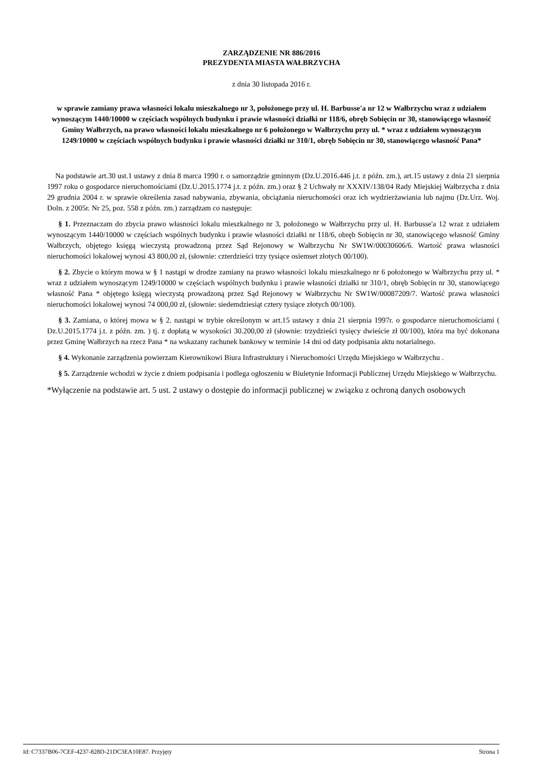ZARZĄDZENIE NR 886/2016
PREZYDENTA MIASTA WAŁBRZYCHA
z dnia 30 listopada 2016 r.
w sprawie zamiany prawa własności lokalu mieszkalnego nr 3, położonego przy ul. H. Barbusse'a nr 12 w Wałbrzychu wraz z udziałem wynoszącym 1440/10000 w częściach wspólnych budynku i prawie własności działki nr 118/6, obręb Sobięcin nr 30, stanowiącego własność Gminy Wałbrzych, na prawo własności lokalu mieszkalnego nr 6 położonego w Wałbrzychu przy ul. * wraz z udziałem wynoszącym 1249/10000 w częściach wspólnych budynku i prawie własności działki nr 310/1, obręb Sobięcin nr 30, stanowiącego własność Pana*
Na podstawie art.30 ust.1 ustawy z dnia 8 marca 1990 r. o samorządzie gminnym (Dz.U.2016.446 j.t. z późn. zm.), art.15 ustawy z dnia 21 sierpnia 1997 roku o gospodarce nieruchomościami (Dz.U.2015.1774 j.t. z późn. zm.) oraz § 2 Uchwały nr XXXIV/138/04 Rady Miejskiej Wałbrzycha z dnia 29 grudnia 2004 r. w sprawie określenia zasad nabywania, zbywania, obciążania nieruchomości oraz ich wydzierżawiania lub najmu (Dz.Urz. Woj. Doln. z 2005r. Nr 25, poz. 558 z późn. zm.) zarządzam co następuje:
§ 1. Przeznaczam do zbycia prawo własności lokalu mieszkalnego nr 3, położonego w Wałbrzychu przy ul. H. Barbusse'a 12 wraz z udziałem wynoszącym 1440/10000 w częściach wspólnych budynku i prawie własności działki nr 118/6, obręb Sobięcin nr 30, stanowiącego własność Gminy Wałbrzych, objętego księgą wieczystą prowadzoną przez Sąd Rejonowy w Wałbrzychu Nr SW1W/00030606/6. Wartość prawa własności nieruchomości lokalowej wynosi 43 800,00 zł, (słownie: czterdzieści trzy tysiące osiemset złotych 00/100).
§ 2. Zbycie o którym mowa w § 1 nastąpi w drodze zamiany na prawo własności lokalu mieszkalnego nr 6 położonego w Wałbrzychu przy ul. * wraz z udziałem wynoszącym 1249/10000 w częściach wspólnych budynku i prawie własności działki nr 310/1, obręb Sobięcin nr 30, stanowiącego własność Pana * objętego księgą wieczystą prowadzoną przez Sąd Rejonowy w Wałbrzychu Nr SW1W/00087209/7. Wartość prawa własności nieruchomości lokalowej wynosi 74 000,00 zł, (słownie: siedemdziesiąt cztery tysiące złotych 00/100).
§ 3. Zamiana, o której mowa w § 2. nastąpi w trybie określonym w art.15 ustawy z dnia 21 sierpnia 1997r. o gospodarce nieruchomościami ( Dz.U.2015.1774 j.t. z późn. zm. ) tj. z dopłatą w wysokości 30.200,00 zł (słownie: trzydzieści tysięcy dwieście zł 00/100), która ma być dokonana przez Gminę Wałbrzych na rzecz Pana * na wskazany rachunek bankowy w terminie 14 dni od daty podpisania aktu notarialnego.
§ 4. Wykonanie zarządzenia powierzam Kierownikowi Biura Infrastruktury i Nieruchomości Urzędu Miejskiego w Wałbrzychu .
§ 5. Zarządzenie wchodzi w życie z dniem podpisania i podlega ogłoszeniu w Biuletynie Informacji Publicznej Urzędu Miejskiego w Wałbrzychu.
*Wyłączenie na podstawie art. 5 ust. 2 ustawy o dostępie do informacji publicznej w związku z ochroną danych osobowych
Id: C7337B06-7CEF-4237-828D-21DC3EA10E87. Przyjęty Strona 1